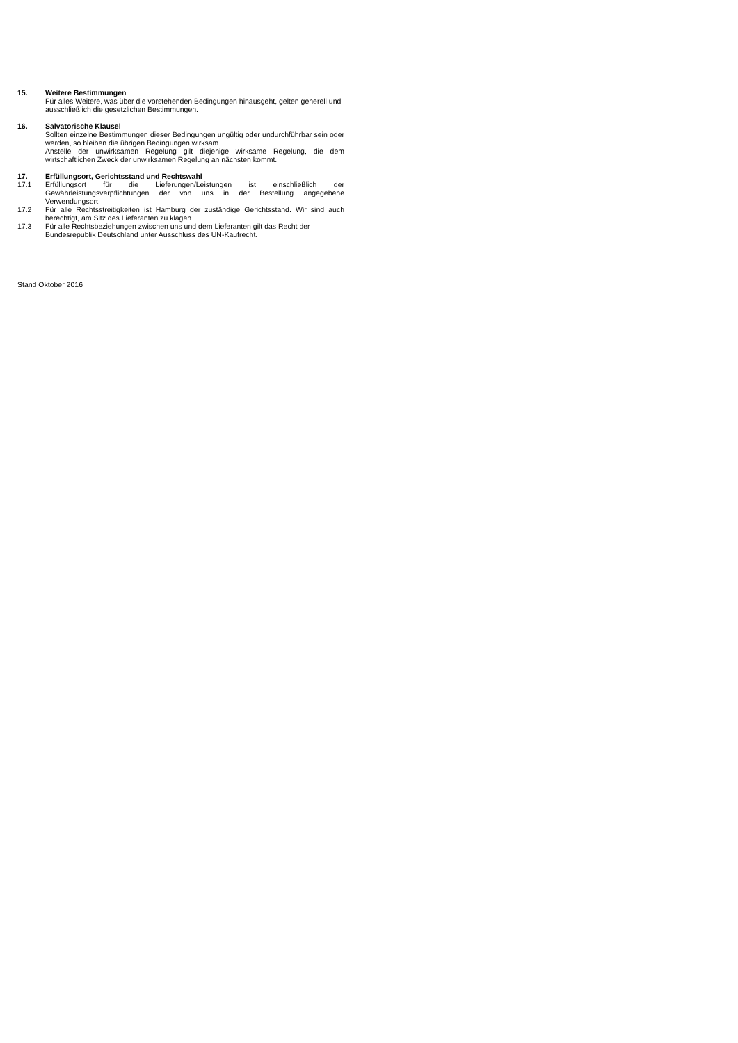15. Weitere Bestimmungen
Für alles Weitere, was über die vorstehenden Bedingungen hinausgeht, gelten generell und ausschließlich die gesetzlichen Bestimmungen.
16. Salvatorische Klausel
Sollten einzelne Bestimmungen dieser Bedingungen ungültig oder undurchführbar sein oder werden, so bleiben die übrigen Bedingungen wirksam.
Anstelle der unwirksamen Regelung gilt diejenige wirksame Regelung, die dem wirtschaftlichen Zweck der unwirksamen Regelung an nächsten kommt.
17. Erfüllungsort, Gerichtsstand und Rechtswahl
17.1 Erfüllungsort für die Lieferungen/Leistungen ist einschließlich der Gewährleistungsverpflichtungen der von uns in der Bestellung angegebene Verwendungsort.
17.2 Für alle Rechtsstreitigkeiten ist Hamburg der zuständige Gerichtsstand. Wir sind auch berechtigt, am Sitz des Lieferanten zu klagen.
17.3 Für alle Rechtsbeziehungen zwischen uns und dem Lieferanten gilt das Recht der Bundesrepublik Deutschland unter Ausschluss des UN-Kaufrecht.
Stand Oktober 2016